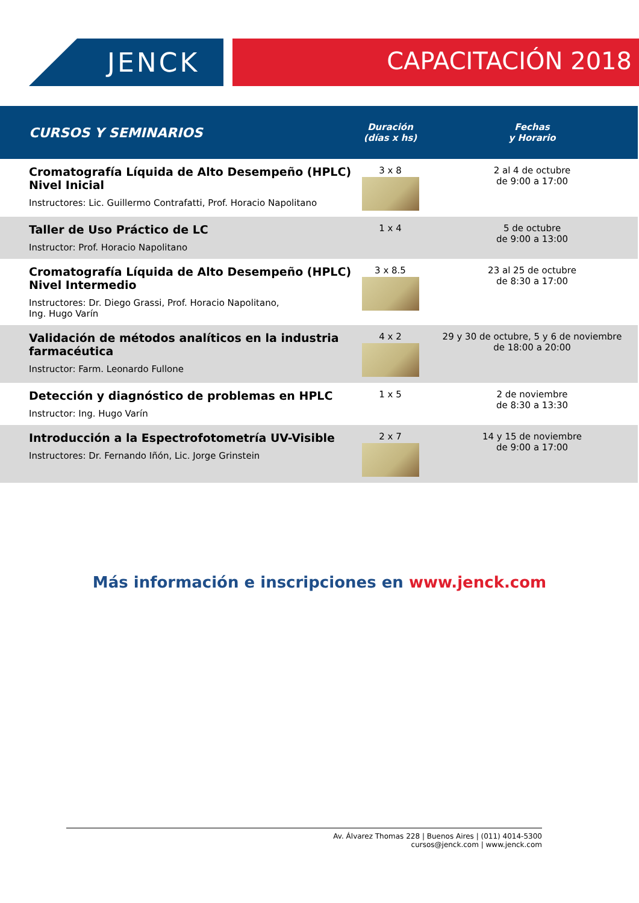JENCK CAPACITACIÓN 2018
| CURSOS Y SEMINARIOS | Duración (días x hs) | Fechas y Horario |
| --- | --- | --- |
| Cromatografía Líquida de Alto Desempeño (HPLC) Nivel Inicial Instructores: Lic. Guillermo Contrafatti, Prof. Horacio Napolitano | 3 x 8 | 2 al 4 de octubre de 9:00 a 17:00 |
| Taller de Uso Práctico de LC Instructor: Prof. Horacio Napolitano | 1 x 4 | 5 de octubre de 9:00 a 13:00 |
| Cromatografía Líquida de Alto Desempeño (HPLC) Nivel Intermedio Instructores: Dr. Diego Grassi, Prof. Horacio Napolitano, Ing. Hugo Varín | 3 x 8.5 | 23 al 25 de octubre de 8:30 a 17:00 |
| Validación de métodos analíticos en la industria farmacéutica Instructor: Farm. Leonardo Fullone | 4 x 2 | 29 y 30 de octubre, 5 y 6 de noviembre de 18:00 a 20:00 |
| Detección y diagnóstico de problemas en HPLC Instructor: Ing. Hugo Varín | 1 x 5 | 2 de noviembre de 8:30 a 13:30 |
| Introducción a la Espectrofotometría UV-Visible Instructores: Dr. Fernando Iñón, Lic. Jorge Grinstein | 2 x 7 | 14 y 15 de noviembre de 9:00 a 17:00 |
Más información e inscripciones en www.jenck.com
Av. Álvarez Thomas 228 | Buenos Aires | (011) 4014-5300
cursos@jenck.com | www.jenck.com